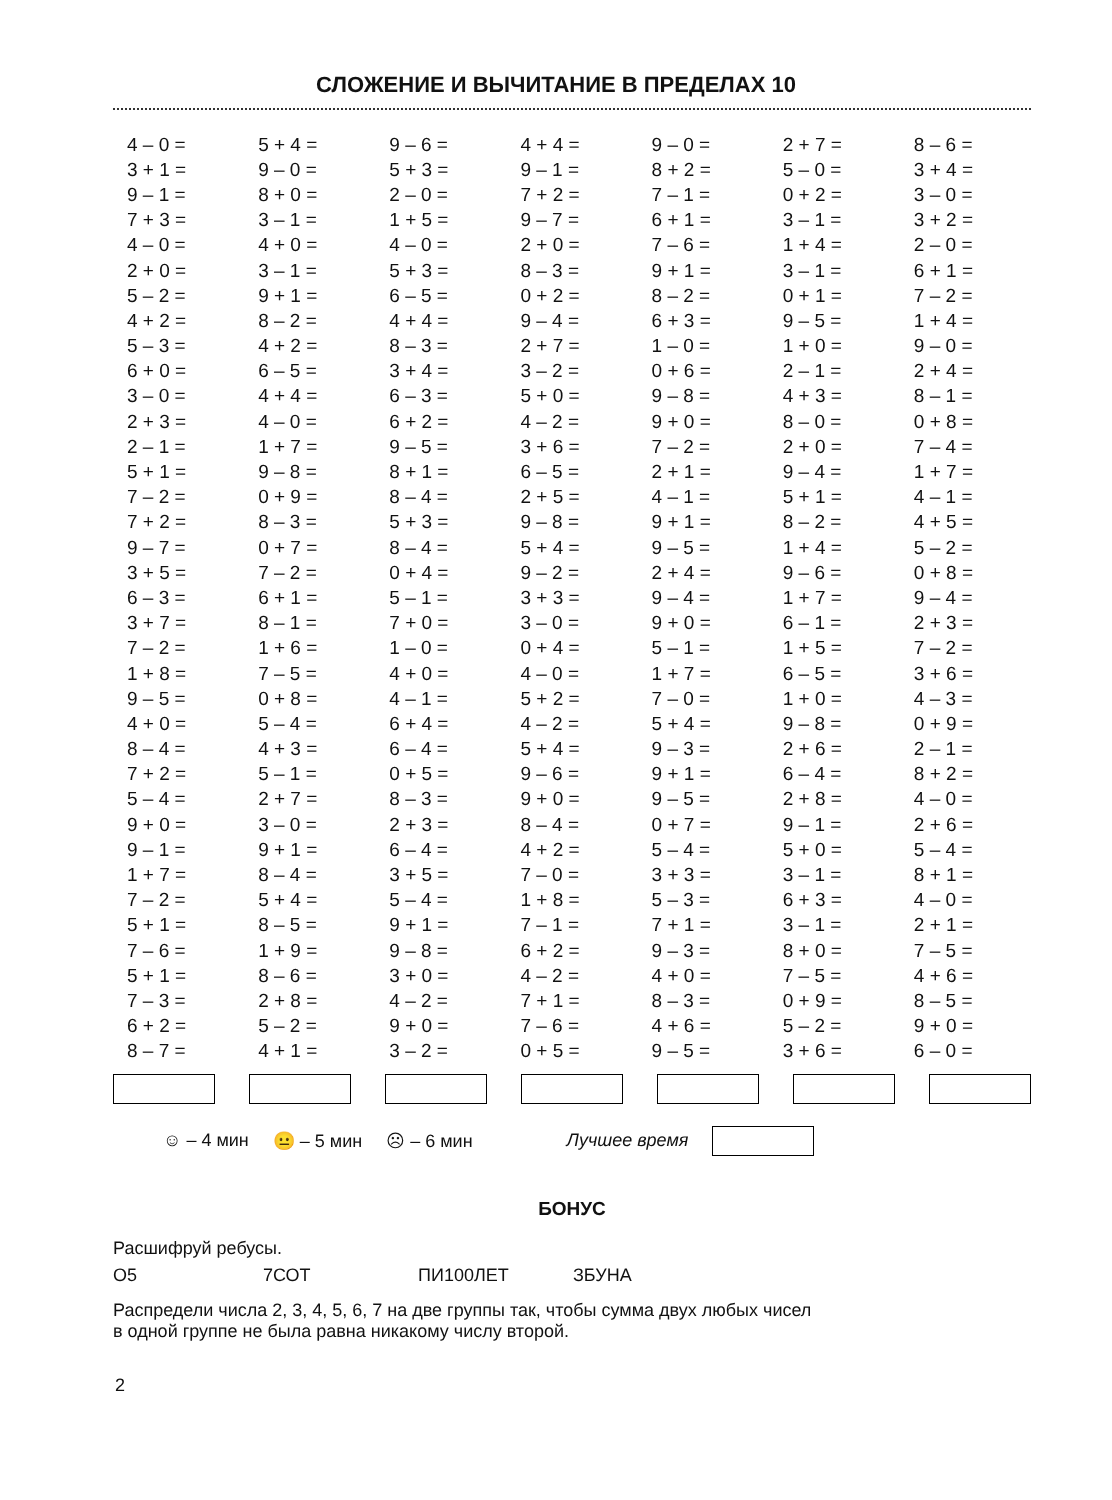СЛОЖЕНИЕ И ВЫЧИТАНИЕ В ПРЕДЕЛАХ 10
| 4 – 0 = | 5 + 4 = | 9 – 6 = | 4 + 4 = | 9 – 0 = | 2 + 7 = | 8 – 6 = |
| 3 + 1 = | 9 – 0 = | 5 + 3 = | 9 – 1 = | 8 + 2 = | 5 – 0 = | 3 + 4 = |
| 9 – 1 = | 8 + 0 = | 2 – 0 = | 7 + 2 = | 7 – 1 = | 0 + 2 = | 3 – 0 = |
| 7 + 3 = | 3 – 1 = | 1 + 5 = | 9 – 7 = | 6 + 1 = | 3 – 1 = | 3 + 2 = |
| 4 – 0 = | 4 + 0 = | 4 – 0 = | 2 + 0 = | 7 – 6 = | 1 + 4 = | 2 – 0 = |
| 2 + 0 = | 3 – 1 = | 5 + 3 = | 8 – 3 = | 9 + 1 = | 3 – 1 = | 6 + 1 = |
| 5 – 2 = | 9 + 1 = | 6 – 5 = | 0 + 2 = | 8 – 2 = | 0 + 1 = | 7 – 2 = |
| 4 + 2 = | 8 – 2 = | 4 + 4 = | 9 – 4 = | 6 + 3 = | 9 – 5 = | 1 + 4 = |
| 5 – 3 = | 4 + 2 = | 8 – 3 = | 2 + 7 = | 1 – 0 = | 1 + 0 = | 9 – 0 = |
| 6 + 0 = | 6 – 5 = | 3 + 4 = | 3 – 2 = | 0 + 6 = | 2 – 1 = | 2 + 4 = |
| 3 – 0 = | 4 + 4 = | 6 – 3 = | 5 + 0 = | 9 – 8 = | 4 + 3 = | 8 – 1 = |
| 2 + 3 = | 4 – 0 = | 6 + 2 = | 4 – 2 = | 9 + 0 = | 8 – 0 = | 0 + 8 = |
| 2 – 1 = | 1 + 7 = | 9 – 5 = | 3 + 6 = | 7 – 2 = | 2 + 0 = | 7 – 4 = |
| 5 + 1 = | 9 – 8 = | 8 + 1 = | 6 – 5 = | 2 + 1 = | 9 – 4 = | 1 + 7 = |
| 7 – 2 = | 0 + 9 = | 8 – 4 = | 2 + 5 = | 4 – 1 = | 5 + 1 = | 4 – 1 = |
| 7 + 2 = | 8 – 3 = | 5 + 3 = | 9 – 8 = | 9 + 1 = | 8 – 2 = | 4 + 5 = |
| 9 – 7 = | 0 + 7 = | 8 – 4 = | 5 + 4 = | 9 – 5 = | 1 + 4 = | 5 – 2 = |
| 3 + 5 = | 7 – 2 = | 0 + 4 = | 9 – 2 = | 2 + 4 = | 9 – 6 = | 0 + 8 = |
| 6 – 3 = | 6 + 1 = | 5 – 1 = | 3 + 3 = | 9 – 4 = | 1 + 7 = | 9 – 4 = |
| 3 + 7 = | 8 – 1 = | 7 + 0 = | 3 – 0 = | 9 + 0 = | 6 – 1 = | 2 + 3 = |
| 7 – 2 = | 1 + 6 = | 1 – 0 = | 0 + 4 = | 5 – 1 = | 1 + 5 = | 7 – 2 = |
| 1 + 8 = | 7 – 5 = | 4 + 0 = | 4 – 0 = | 1 + 7 = | 6 – 5 = | 3 + 6 = |
| 9 – 5 = | 0 + 8 = | 4 – 1 = | 5 + 2 = | 7 – 0 = | 1 + 0 = | 4 – 3 = |
| 4 + 0 = | 5 – 4 = | 6 + 4 = | 4 – 2 = | 5 + 4 = | 9 – 8 = | 0 + 9 = |
| 8 – 4 = | 4 + 3 = | 6 – 4 = | 5 + 4 = | 9 – 3 = | 2 + 6 = | 2 – 1 = |
| 7 + 2 = | 5 – 1 = | 0 + 5 = | 9 – 6 = | 9 + 1 = | 6 – 4 = | 8 + 2 = |
| 5 – 4 = | 2 + 7 = | 8 – 3 = | 9 + 0 = | 9 – 5 = | 2 + 8 = | 4 – 0 = |
| 9 + 0 = | 3 – 0 = | 2 + 3 = | 8 – 4 = | 0 + 7 = | 9 – 1 = | 2 + 6 = |
| 9 – 1 = | 9 + 1 = | 6 – 4 = | 4 + 2 = | 5 – 4 = | 5 + 0 = | 5 – 4 = |
| 1 + 7 = | 8 – 4 = | 3 + 5 = | 7 – 0 = | 3 + 3 = | 3 – 1 = | 8 + 1 = |
| 7 – 2 = | 5 + 4 = | 5 – 4 = | 1 + 8 = | 5 – 3 = | 6 + 3 = | 4 – 0 = |
| 5 + 1 = | 8 – 5 = | 9 + 1 = | 7 – 1 = | 7 + 1 = | 3 – 1 = | 2 + 1 = |
| 7 – 6 = | 1 + 9 = | 9 – 8 = | 6 + 2 = | 9 – 3 = | 8 + 0 = | 7 – 5 = |
| 5 + 1 = | 8 – 6 = | 3 + 0 = | 4 – 2 = | 4 + 0 = | 7 – 5 = | 4 + 6 = |
| 7 – 3 = | 2 + 8 = | 4 – 2 = | 7 + 1 = | 8 – 3 = | 0 + 9 = | 8 – 5 = |
| 6 + 2 = | 5 – 2 = | 9 + 0 = | 7 – 6 = | 4 + 6 = | 5 – 2 = | 9 + 0 = |
| 8 – 7 = | 4 + 1 = | 3 – 2 = | 0 + 5 = | 9 – 5 = | 3 + 6 = | 6 – 0 = |
☺ – 4 мин 😐 – 5 мин ☹ – 6 мин Лучшее время
БОНУС
Расшифруй ребусы.
О5 7СОТ ПИ100ЛЕТ ЗБУНА
Распредели числа 2, 3, 4, 5, 6, 7 на две группы так, чтобы сумма двух любых чисел
в одной группе не была равна никакому числу второй.
2